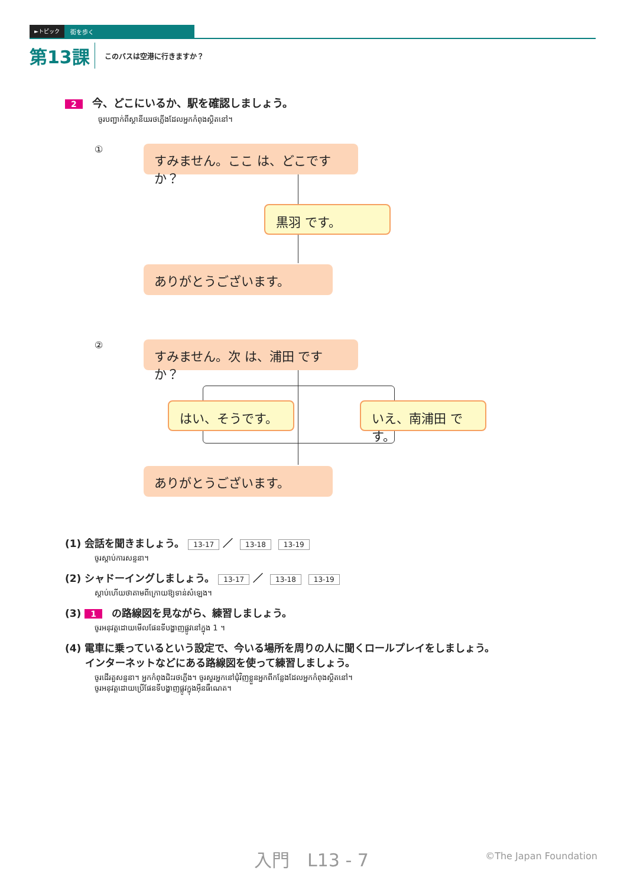►トピック 街を歩く
第13課 このバスは空港に行きますか？
2 今、どこにいるか、駅を確認しましょう。
ចូរបញ្ជាក់ពីស្ថានីយរថភ្លើងដែលអ្នកកំពុងស្ថិតនៅ។
① すみません。ここ は、どこですか？
黒羽 です。
ありがとうございます。
② すみません。次 は、浦田 ですか？
はい、そうです。 いえ、南浦田 です。
ありがとうございます。
(1) 会話を聞きましょう。 13-17 ／ 13-18 13-19
ចូរស្តាប់ការសន្ទនា។
(2) シャドーイングしましょう。 13-17 ／ 13-18 13-19
ស្តាប់ហើយថាតាមពីក្រោយឱ្យទាន់សំឡេង។
(3) 1 の路線図を見ながら、練習しましょう。
ចូរអនុវត្តដោយមើលផែនទីបង្ហាញផ្លូវនៅក្នុង 1 ។
(4) 電車に乗っているという設定で、今いる場所を周りの人に聞くロールプレイをしましょう。
　　インターネットなどにある路線図を使って練習しましょう。
ចូរដើរតួសន្ទនា។ អ្នកកំពុងជិះរថភ្លើង។ ចូរសួរអ្នកនៅជុំវិញខ្លួនអ្នកពីកន្លែងដែលអ្នកកំពុងស្ថិតនៅ។
ចូរអនុវត្តដោយប្រើផែនទីបង្ហាញផ្លូវក្នុងអ៊ីនធឺណេត។
入門　L13 - 7 ©The Japan Foundation